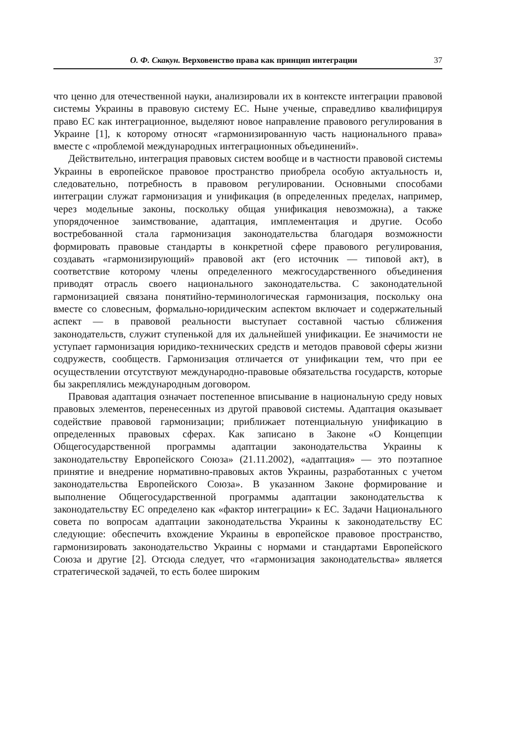О. Ф. Скакун. Верховенство права как принцип интеграции 37
что ценно для отечественной науки, анализировали их в контексте интеграции правовой системы Украины в правовую систему ЕС. Ныне ученые, справедливо квалифицируя право ЕС как интеграционное, выделяют новое направление правового регулирования в Украине [1], к которому относят «гармонизированную часть национального права» вместе с «проблемой международных интеграционных объединений».
Действительно, интеграция правовых систем вообще и в частности правовой системы Украины в европейское правовое пространство приобрела особую актуальность и, следовательно, потребность в правовом регулировании. Основными способами интеграции служат гармонизация и унификация (в определенных пределах, например, через модельные законы, поскольку общая унификация невозможна), а также упорядоченное заимствование, адаптация, имплементация и другие. Особо востребованной стала гармонизация законодательства благодаря возможности формировать правовые стандарты в конкретной сфере правового регулирования, создавать «гармонизирующий» правовой акт (его источник — типовой акт), в соответствие которому члены определенного межгосударственного объединения приводят отрасль своего национального законодательства. С законодательной гармонизацией связана понятийно-терминологическая гармонизация, поскольку она вместе со словесным, формально-юридическим аспектом включает и содержательный аспект — в правовой реальности выступает составной частью сближения законодательств, служит ступенькой для их дальнейшей унификации. Ее значимости не уступает гармонизация юридико-технических средств и методов правовой сферы жизни содружеств, сообществ. Гармонизация отличается от унификации тем, что при ее осуществлении отсутствуют международно-правовые обязательства государств, которые бы закреплялись международным договором.
Правовая адаптация означает постепенное вписывание в национальную среду новых правовых элементов, перенесенных из другой правовой системы. Адаптация оказывает содействие правовой гармонизации; приближает потенциальную унификацию в определенных правовых сферах. Как записано в Законе «О Концепции Общегосударственной программы адаптации законодательства Украины к законодательству Европейского Союза» (21.11.2002), «адаптация» — это поэтапное принятие и внедрение нормативно-правовых актов Украины, разработанных с учетом законодательства Европейского Союза». В указанном Законе формирование и выполнение Общегосударственной программы адаптации законодательства к законодательству ЕС определено как «фактор интеграции» к ЕС. Задачи Национального совета по вопросам адаптации законодательства Украины к законодательству ЕС следующие: обеспечить вхождение Украины в европейское правовое пространство, гармонизировать законодательство Украины с нормами и стандартами Европейского Союза и другие [2]. Отсюда следует, что «гармонизация законодательства» является стратегической задачей, то есть более широким